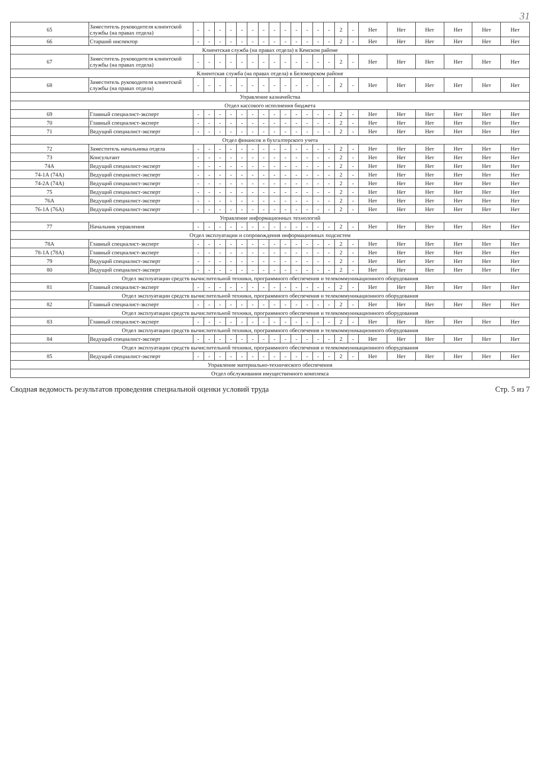31
| 65 | Заместитель руководителя клиентской службы (на правах отдела) | - | - | - | - | - | - | - | - | - | - | - | - | - | 2 | - | Нет | Нет | Нет | Нет | Нет | Нет |
| 66 | Старший инспектор | - | - | - | - | - | - | - | - | - | - | - | - | - | 2 | - | Нет | Нет | Нет | Нет | Нет | Нет |
| Клиентская служба (на правах отдела) в Кемском районе | | | | | | | | | | | | | | | | | | | | | | |
| 67 | Заместитель руководителя клиентской службы (на правах отдела) | - | - | - | - | - | - | - | - | - | - | - | - | - | 2 | - | Нет | Нет | Нет | Нет | Нет | Нет |
| Клиентская служба (на правах отдела) в Беломорском районе | | | | | | | | | | | | | | | | | | | | | | |
| 68 | Заместитель руководителя клиентской службы (на правах отдела) | - | - | - | - | - | - | - | - | - | - | - | - | - | 2 | - | Нет | Нет | Нет | Нет | Нет | Нет |
| Управление казначейства | | | | | | | | | | | | | | | | | | | | | | |
| Отдел кассового исполнения бюджета | | | | | | | | | | | | | | | | | | | | | | |
| 69 | Главный специалист-эксперт | - | - | - | - | - | - | - | - | - | - | - | - | - | 2 | - | Нет | Нет | Нет | Нет | Нет | Нет |
| 70 | Главный специалист-эксперт | - | - | - | - | - | - | - | - | - | - | - | - | - | 2 | - | Нет | Нет | Нет | Нет | Нет | Нет |
| 71 | Ведущий специалист-эксперт | - | - | - | - | - | - | - | - | - | - | - | - | - | 2 | - | Нет | Нет | Нет | Нет | Нет | Нет |
| Отдел финансов и бухгалтерского учета | | | | | | | | | | | | | | | | | | | | | | |
| 72 | Заместитель начальника отдела | - | - | - | - | - | - | - | - | - | - | - | - | - | 2 | - | Нет | Нет | Нет | Нет | Нет | Нет |
| 73 | Консультант | - | - | - | - | - | - | - | - | - | - | - | - | - | 2 | - | Нет | Нет | Нет | Нет | Нет | Нет |
| 74А | Ведущий специалист-эксперт | - | - | - | - | - | - | - | - | - | - | - | - | - | 2 | - | Нет | Нет | Нет | Нет | Нет | Нет |
| 74-1А (74А) | Ведущий специалист-эксперт | - | - | - | - | - | - | - | - | - | - | - | - | - | 2 | - | Нет | Нет | Нет | Нет | Нет | Нет |
| 74-2А (74А) | Ведущий специалист-эксперт | - | - | - | - | - | - | - | - | - | - | - | - | - | 2 | - | Нет | Нет | Нет | Нет | Нет | Нет |
| 75 | Ведущий специалист-эксперт | - | - | - | - | - | - | - | - | - | - | - | - | - | 2 | - | Нет | Нет | Нет | Нет | Нет | Нет |
| 76А | Ведущий специалист-эксперт | - | - | - | - | - | - | - | - | - | - | - | - | - | 2 | - | Нет | Нет | Нет | Нет | Нет | Нет |
| 76-1А (76А) | Ведущий специалист-эксперт | - | - | - | - | - | - | - | - | - | - | - | - | - | 2 | - | Нет | Нет | Нет | Нет | Нет | Нет |
| Управление информационных технологий | | | | | | | | | | | | | | | | | | | | | | |
| 77 | Начальник управления | - | - | - | - | - | - | - | - | - | - | - | - | - | 2 | - | Нет | Нет | Нет | Нет | Нет | Нет |
| Отдел эксплуатации и сопровождения информационных подсистем | | | | | | | | | | | | | | | | | | | | | | |
| 78А | Главный специалист-эксперт | - | - | - | - | - | - | - | - | - | - | - | - | - | 2 | - | Нет | Нет | Нет | Нет | Нет | Нет |
| 78-1А (78А) | Главный специалист-эксперт | - | - | - | - | - | - | - | - | - | - | - | - | - | 2 | - | Нет | Нет | Нет | Нет | Нет | Нет |
| 79 | Ведущий специалист-эксперт | - | - | - | - | - | - | - | - | - | - | - | - | - | 2 | - | Нет | Нет | Нет | Нет | Нет | Нет |
| 80 | Ведущий специалист-эксперт | - | - | - | - | - | - | - | - | - | - | - | - | - | 2 | - | Нет | Нет | Нет | Нет | Нет | Нет |
| Отдел эксплуатации средств вычислительной техники, программного обеспечения и телекоммуникационного оборудования | | | | | | | | | | | | | | | | | | | | | | |
| 81 | Главный специалист-эксперт | - | - | - | - | - | - | - | - | - | - | - | - | - | 2 | - | Нет | Нет | Нет | Нет | Нет | Нет |
| Отдел эксплуатации средств вычислительной техники, программного обеспечения и телекоммуникационного оборудования | | | | | | | | | | | | | | | | | | | | | | |
| 82 | Главный специалист-эксперт | - | - | - | - | - | - | - | - | - | - | - | - | - | 2 | - | Нет | Нет | Нет | Нет | Нет | Нет |
| Отдел эксплуатации средств вычислительной техники, программного обеспечения и телекоммуникационного оборудования | | | | | | | | | | | | | | | | | | | | | | |
| 83 | Главный специалист-эксперт | - | - | - | - | - | - | - | - | - | - | - | - | - | 2 | - | Нет | Нет | Нет | Нет | Нет | Нет |
| Отдел эксплуатации средств вычислительной техники, программного обеспечения и телекоммуникационного оборудования | | | | | | | | | | | | | | | | | | | | | | |
| 84 | Ведущий специалист-эксперт | - | - | - | - | - | - | - | - | - | - | - | - | - | 2 | - | Нет | Нет | Нет | Нет | Нет | Нет |
| Отдел эксплуатации средств вычислительной техники, программного обеспечения и телекоммуникационного оборудования | | | | | | | | | | | | | | | | | | | | | | |
| 85 | Ведущий специалист-эксперт | - | - | - | - | - | - | - | - | - | - | - | - | - | 2 | - | Нет | Нет | Нет | Нет | Нет | Нет |
| Управление материально-технического обеспечения | | | | | | | | | | | | | | | | | | | | | | |
| Отдел обслуживания имущественного комплекса | | | | | | | | | | | | | | | | | | | | | | |
Сводная ведомость результатов проведения специальной оценки условий труда Стр. 5 из 7